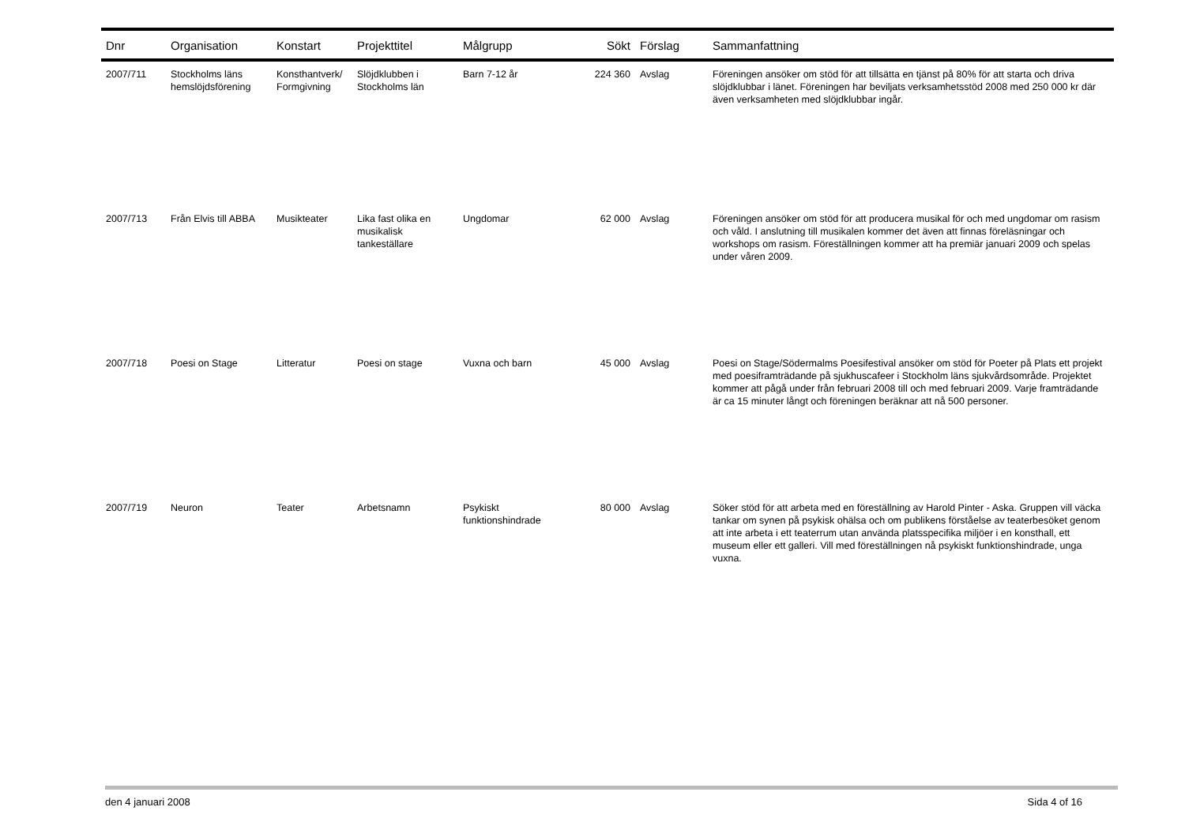| Dnr | Organisation | Konstart | Projekttitel | Målgrupp | Sökt | Förslag | Sammanfattning |
| --- | --- | --- | --- | --- | --- | --- | --- |
| 2007/711 | Stockholms läns hemslöjdsförening | Konsthantverk/ Formgivning | Slöjdklubben i Stockholms län | Barn 7-12 år | 224 360 | Avslag | Föreningen ansöker om stöd för att tillsätta en tjänst på 80% för att starta och driva slöjdklubbar i länet. Föreningen har beviljats verksamhetsstöd 2008 med 250 000 kr där även verksamheten med slöjdklubbar ingår. |
| 2007/713 | Från Elvis till ABBA | Musikteater | Lika fast olika en musikalisk tankeställare | Ungdomar | 62 000 | Avslag | Föreningen ansöker om stöd för att producera musikal för och med ungdomar om rasism och våld. I anslutning till musikalen kommer det även att finnas föreläsningar och workshops om rasism. Föreställningen kommer att ha premiär januari 2009 och spelas under våren 2009. |
| 2007/718 | Poesi on Stage | Litteratur | Poesi on stage | Vuxna och barn | 45 000 | Avslag | Poesi on Stage/Södermalms Poesifestival ansöker om stöd för Poeter på Plats ett projekt med poesiframträdande på sjukhuscafeer i Stockholm läns sjukvårdsområde. Projektet kommer att pågå under från februari 2008 till och med februari 2009. Varje framträdande är ca 15 minuter långt och föreningen beräknar att nå 500 personer. |
| 2007/719 | Neuron | Teater | Arbetsnamn | Psykiskt funktionshindrade | 80 000 | Avslag | Söker stöd för att arbeta med en föreställning av Harold Pinter - Aska. Gruppen vill väcka tankar om synen på psykisk ohälsa och om publikens förståelse av teaterbesöket genom att inte arbeta i ett teaterrum utan använda platsspecifika miljöer i en konsthall, ett museum eller ett galleri. Vill med föreställningen nå psykiskt funktionshindrade, unga vuxna. |
den 4 januari 2008 Sida 4 of 16